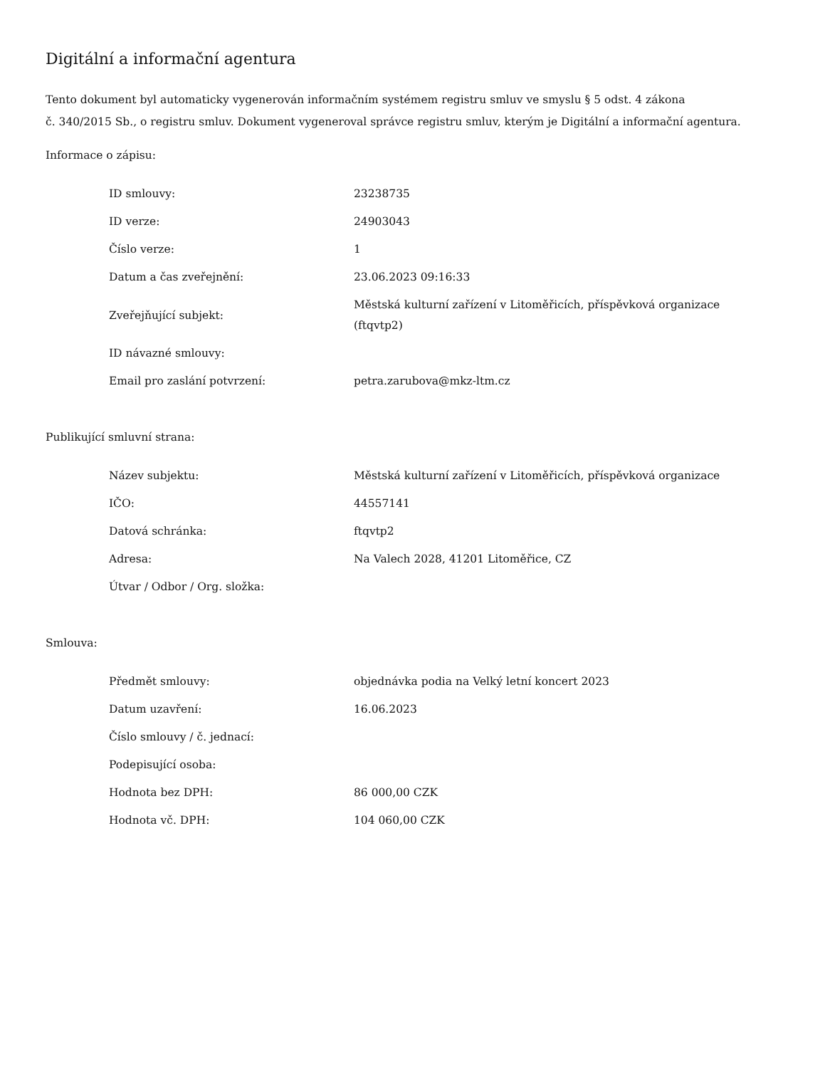Digitální a informační agentura
Tento dokument byl automaticky vygenerován informačním systémem registru smluv ve smyslu § 5 odst. 4 zákona
č. 340/2015 Sb., o registru smluv. Dokument vygeneroval správce registru smluv, kterým je Digitální a informační agentura.
Informace o zápisu:
| ID smlouvy: | 23238735 |
| ID verze: | 24903043 |
| Číslo verze: | 1 |
| Datum a čas zveřejnění: | 23.06.2023 09:16:33 |
| Zveřejňující subjekt: | Městská kulturní zařízení v Litoměřicích, příspěvková organizace (ftqvtp2) |
| ID návazné smlouvy: | |
| Email pro zaslání potvrzení: | petra.zarubova@mkz-ltm.cz |
Publikující smluvní strana:
| Název subjektu: | Městská kulturní zařízení v Litoměřicích, příspěvková organizace |
| IČO: | 44557141 |
| Datová schránka: | ftqvtp2 |
| Adresa: | Na Valech 2028, 41201 Litoměřice, CZ |
| Útvar / Odbor / Org. složka: | |
Smlouva:
| Předmět smlouvy: | objednávka podia na Velký letní koncert 2023 |
| Datum uzavření: | 16.06.2023 |
| Číslo smlouvy / č. jednací: | |
| Podepisující osoba: | |
| Hodnota bez DPH: | 86 000,00 CZK |
| Hodnota vč. DPH: | 104 060,00 CZK |